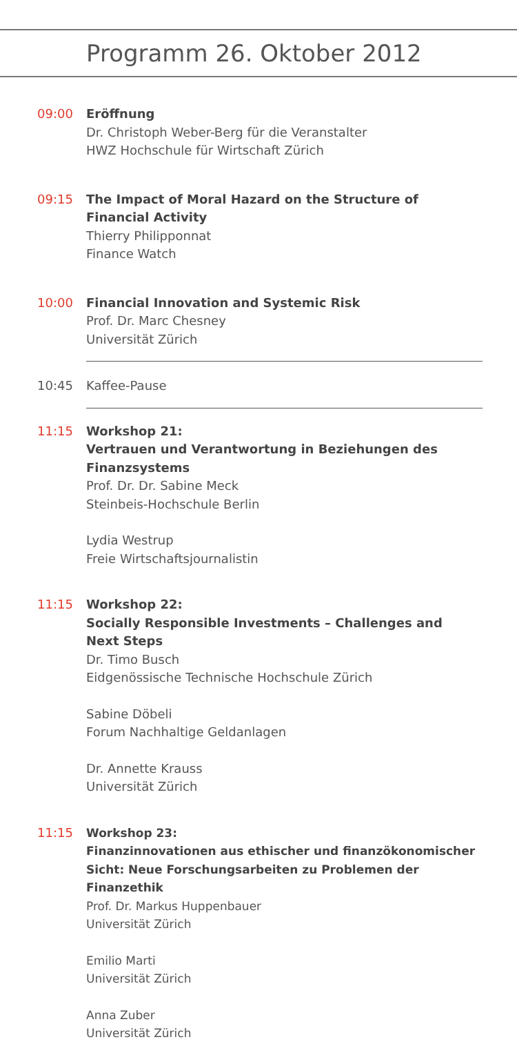Programm 26. Oktober 2012
09:00 Eröffnung
Dr. Christoph Weber-Berg für die Veranstalter
HWZ Hochschule für Wirtschaft Zürich
09:15 The Impact of Moral Hazard on the Structure of Financial Activity
Thierry Philipponnat
Finance Watch
10:00 Financial Innovation and Systemic Risk
Prof. Dr. Marc Chesney
Universität Zürich
10:45 Kaffee-Pause
11:15 Workshop 21:
Vertrauen und Verantwortung in Beziehungen des Finanzsystems
Prof. Dr. Dr. Sabine Meck
Steinbeis-Hochschule Berlin
Lydia Westrup
Freie Wirtschaftsjournalistin
11:15 Workshop 22:
Socially Responsible Investments – Challenges and Next Steps
Dr. Timo Busch
Eidgenössische Technische Hochschule Zürich
Sabine Döbeli
Forum Nachhaltige Geldanlagen
Dr. Annette Krauss
Universität Zürich
11:15 Workshop 23:
Finanzinnovationen aus ethischer und finanzökonomischer Sicht: Neue Forschungsarbeiten zu Problemen der Finanzethik
Prof. Dr. Markus Huppenbauer
Universität Zürich
Emilio Marti
Universität Zürich
Anna Zuber
Universität Zürich